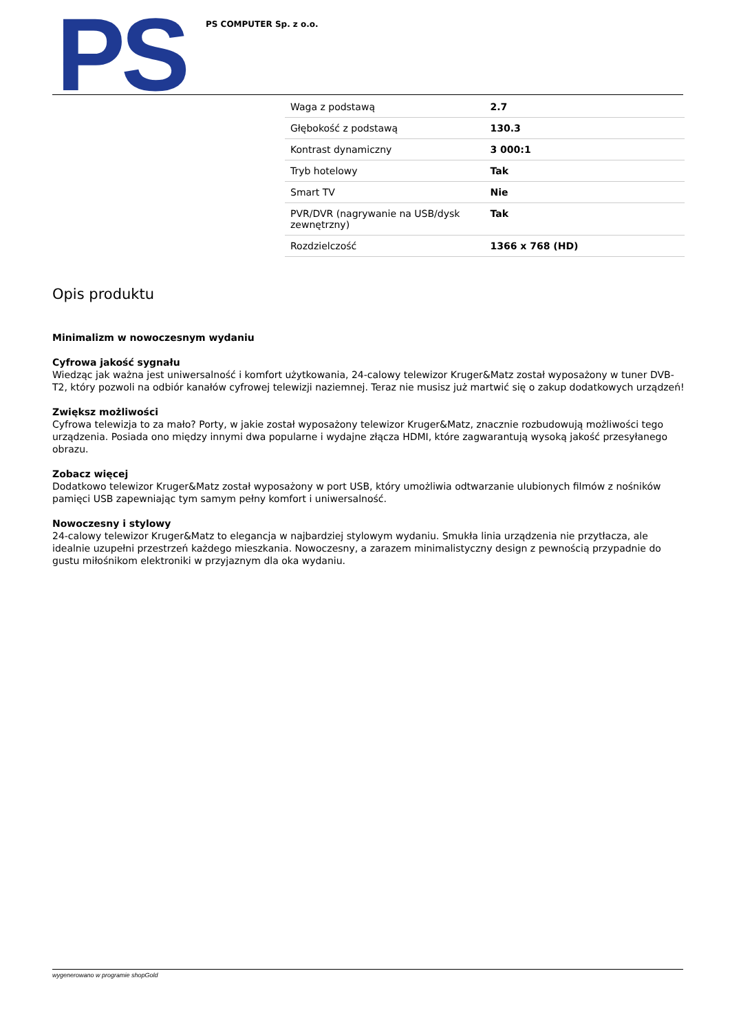PS PS COMPUTER Sp. z o.o.
| Waga z podstawą | 2.7 |
| Głębokość z podstawą | 130.3 |
| Kontrast dynamiczny | 3 000:1 |
| Tryb hotelowy | Tak |
| Smart TV | Nie |
| PVR/DVR (nagrywanie na USB/dysk zewnętrzny) | Tak |
| Rozdzielczość | 1366 x 768 (HD) |
Opis produktu
Minimalizm w nowoczesnym wydaniu
Cyfrowa jakość sygnału
Wiedząc jak ważna jest uniwersalność i komfort użytkowania, 24-calowy telewizor Kruger&Matz został wyposażony w tuner DVB-T2, który pozwoli na odbiór kanałów cyfrowej telewizji naziemnej. Teraz nie musisz już martwić się o zakup dodatkowych urządzeń!
Zwiększ możliwości
Cyfrowa telewizja to za mało? Porty, w jakie został wyposażony telewizor Kruger&Matz, znacznie rozbudowują możliwości tego urządzenia. Posiada ono między innymi dwa popularne i wydajne złącza HDMI, które zagwarantują wysoką jakość przesyłanego obrazu.
Zobacz więcej
Dodatkowo telewizor Kruger&Matz został wyposażony w port USB, który umożliwia odtwarzanie ulubionych filmów z nośników pamięci USB zapewniając tym samym pełny komfort i uniwersalność.
Nowoczesny i stylowy
24-calowy telewizor Kruger&Matz to elegancja w najbardziej stylowym wydaniu. Smukła linia urządzenia nie przytłacza, ale idealnie uzupełni przestrzeń każdego mieszkania. Nowoczesny, a zarazem minimalistyczny design z pewnością przypadnie do gustu miłośnikom elektroniki w przyjaznym dla oka wydaniu.
wygenerowano w programie shopGold